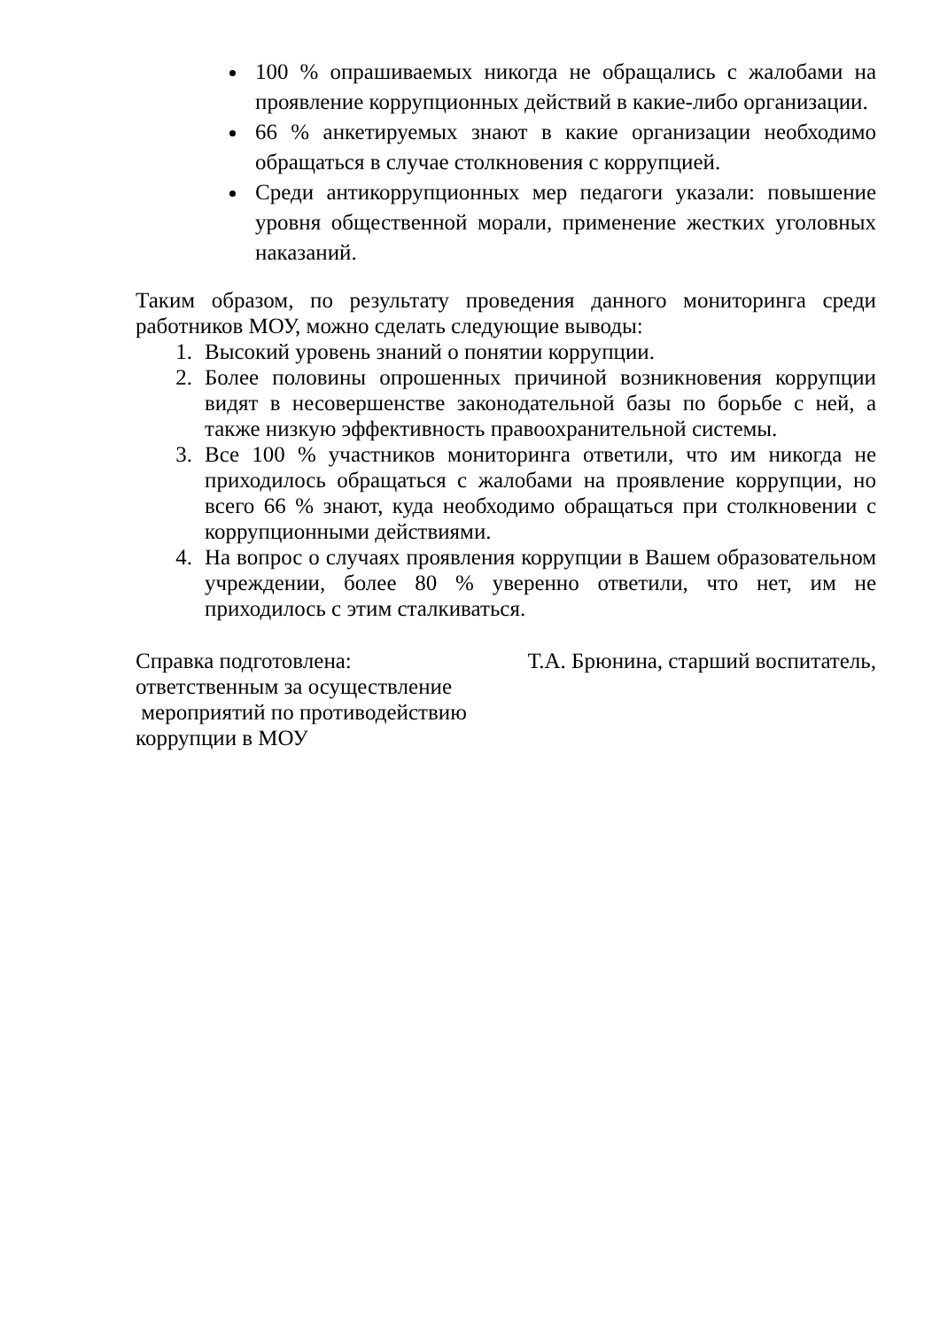100 % опрашиваемых никогда не обращались с жалобами на проявление коррупционных действий в какие-либо организации.
66 % анкетируемых знают в какие организации необходимо обращаться в случае столкновения с коррупцией.
Среди антикоррупционных мер педагоги указали: повышение уровня общественной морали, применение жестких уголовных наказаний.
Таким образом, по результату проведения данного мониторинга среди работников МОУ, можно сделать следующие выводы:
1. Высокий уровень знаний о понятии коррупции.
2. Более половины опрошенных причиной возникновения коррупции видят в несовершенстве законодательной базы по борьбе с ней, а также низкую эффективность правоохранительной системы.
3. Все 100 % участников мониторинга ответили, что им никогда не приходилось обращаться с жалобами на проявление коррупции, но всего 66 % знают, куда необходимо обращаться при столкновении с коррупционными действиями.
4. На вопрос о случаях проявления коррупции в Вашем образовательном учреждении, более 80 % уверенно ответили, что нет, им не приходилось с этим сталкиваться.
Справка подготовлена:
ответственным за осуществление
мероприятий по противодействию
коррупции в МОУ
Т.А. Брюнина, старший воспитатель,